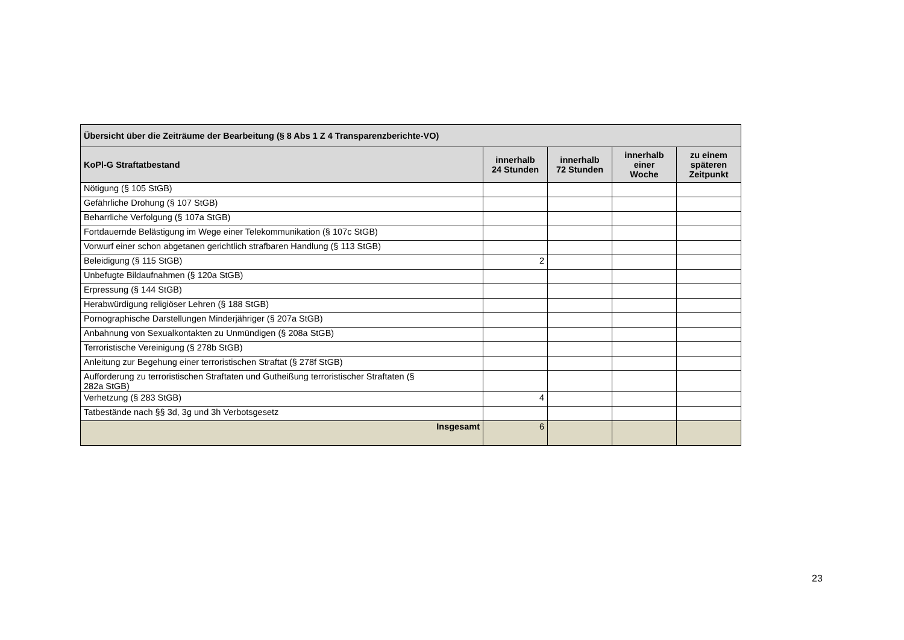| Übersicht über die Zeiträume der Bearbeitung (§ 8 Abs 1 Z 4 Transparenzberichte-VO) | | | | |
| --- | --- | --- | --- | --- |
| KoPl-G Straftatbestand | innerhalb 24 Stunden | innerhalb 72 Stunden | innerhalb einer Woche | zu einem späteren Zeitpunkt |
| Nötigung (§ 105 StGB) | | | | |
| Gefährliche Drohung (§ 107 StGB) | | | | |
| Beharrliche Verfolgung (§ 107a StGB) | | | | |
| Fortdauernde Belästigung im Wege einer Telekommunikation (§ 107c StGB) | | | | |
| Vorwurf einer schon abgetanen gerichtlich strafbaren Handlung (§ 113 StGB) | | | | |
| Beleidigung (§ 115 StGB) | 2 | | | |
| Unbefugte Bildaufnahmen (§ 120a StGB) | | | | |
| Erpressung (§ 144 StGB) | | | | |
| Herabwürdigung religiöser Lehren (§ 188 StGB) | | | | |
| Pornographische Darstellungen Minderjähriger (§ 207a StGB) | | | | |
| Anbahnung von Sexualkontakten zu Unmündigen (§ 208a StGB) | | | | |
| Terroristische Vereinigung (§ 278b StGB) | | | | |
| Anleitung zur Begehung einer terroristischen Straftat (§ 278f StGB) | | | | |
| Aufforderung zu terroristischen Straftaten und Gutheißung terroristischer Straftaten (§ 282a StGB) | | | | |
| Verhetzung (§ 283 StGB) | 4 | | | |
| Tatbestände nach §§ 3d, 3g und 3h Verbotsgesetz | | | | |
| Insgesamt | 6 | | | |
23